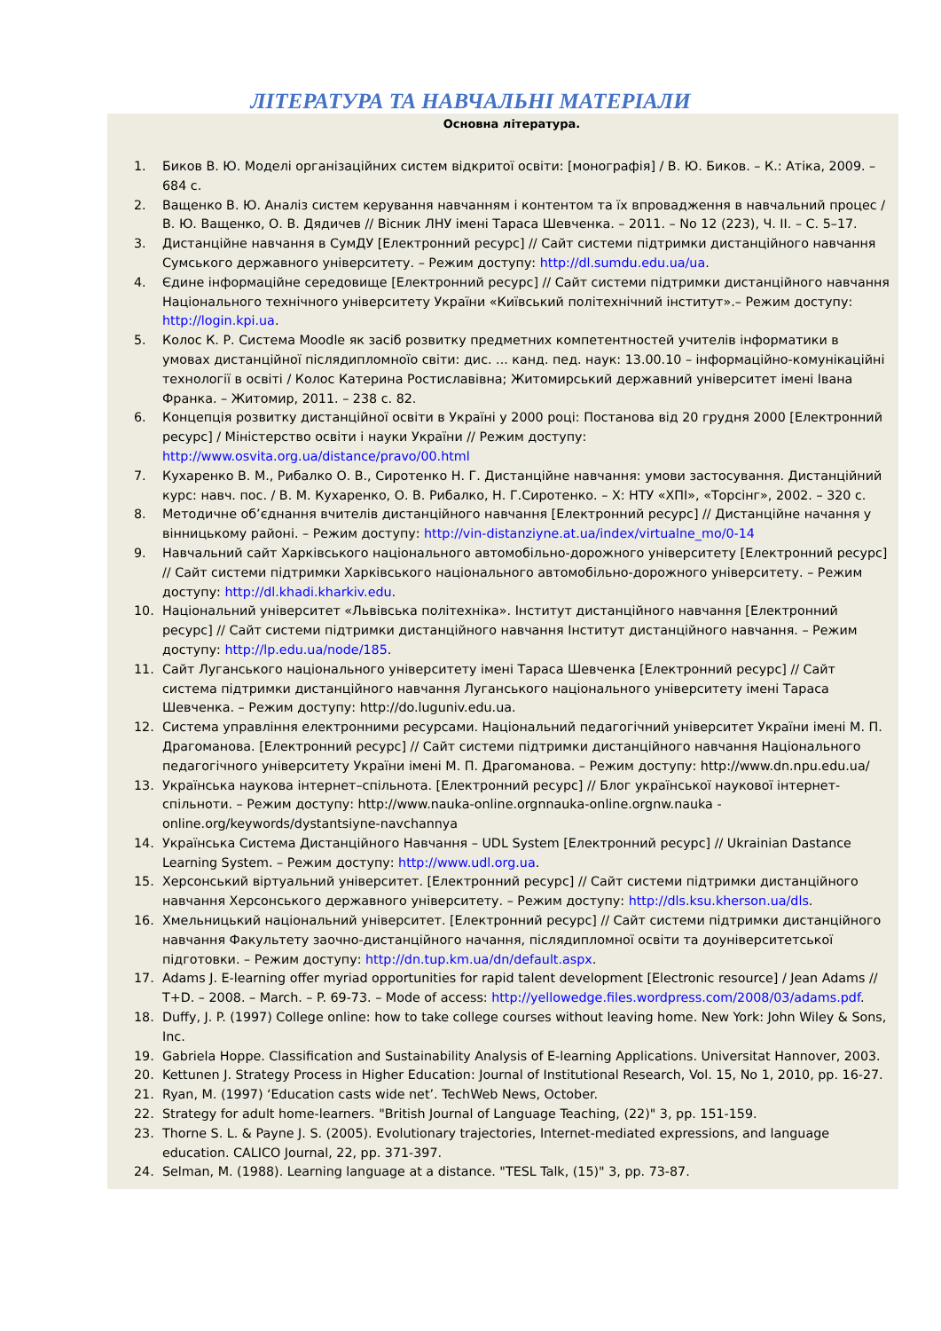ЛІТЕРАТУРА ТА НАВЧАЛЬНІ МАТЕРІАЛИ
Основна література.
1. Биков В. Ю. Моделі організаційних систем відкритої освіти: [монографія] / В. Ю. Биков. – К.: Атіка, 2009. – 684 с.
2. Ващенко В. Ю. Аналіз систем керування навчанням і контентом та їх впровадження в навчальний процес / В. Ю. Ващенко, О. В. Дядичев // Вісник ЛНУ імені Тараса Шевченка. – 2011. – No 12 (223), Ч. II. – С. 5–17.
3. Дистанційне навчання в СумДУ [Електронний ресурс] // Сайт системи підтримки дистанційного навчання Сумського державного університету. – Режим доступу: http://dl.sumdu.edu.ua/ua.
4. Єдине інформаційне середовище [Електронний ресурс] // Сайт системи підтримки дистанційного навчання Національного технічного університету України «Київський політехнічний інститут».– Режим доступу: http://login.kpi.ua.
5. Колос К. Р. Система Moodle як засіб розвитку предметних компетентностей учителів інформатики в умовах дистанційної післядипломноїо світи: дис. ... канд. пед. наук: 13.00.10 – інформаційно-комунікаційні технології в освіті / Колос Катерина Ростиславівна; Житомирський державний університет імені Івана Франка. – Житомир, 2011. – 238 с. 82.
6. Концепція розвитку дистанційної освіти в Україні у 2000 році: Постанова від 20 грудня 2000 [Електронний ресурс] / Міністерство освіти і науки України // Режим доступу: http://www.osvita.org.ua/distance/pravo/00.html
7. Кухаренко В. М., Рибалко О. В., Сиротенко Н. Г. Дистанційне навчання: умови застосування. Дистанційний курс: навч. пос. / В. М. Кухаренко, О. В. Рибалко, Н. Г.Сиротенко. – Х: НТУ «ХПІ», «Торсінг», 2002. – 320 с.
8. Методичне об’єднання вчителів дистанційного навчання [Електронний ресурс] // Дистанційне начання у вінницькому районі. – Режим доступу: http://vin-distanziyne.at.ua/index/virtualne_mo/0-14
9. Навчальний сайт Харківського національного автомобільно-дорожного університету [Електронний ресурс] // Сайт системи підтримки Харківського національного автомобільно-дорожного університету. – Режим доступу: http://dl.khadi.kharkiv.edu.
10. Національний університет «Львівська політехніка». Інститут дистанційного навчання [Електронний ресурс] // Сайт системи підтримки дистанційного навчання Інститут дистанційного навчання. – Режим доступу: http://lp.edu.ua/node/185.
11. Сайт Луганського національного університету імені Тараса Шевченка [Електронний ресурс] // Сайт система підтримки дистанційного навчання Луганського національного університету імені Тараса Шевченка. – Режим доступу: http://do.luguniv.edu.ua.
12. Система управління електронними ресурсами. Національний педагогічний університет України імені М. П. Драгоманова. [Електронний ресурс] // Сайт системи підтримки дистанційного навчання Національного педагогічного університету України імені М. П. Драгоманова. – Режим доступу: http://www.dn.npu.edu.ua/
13. Українська наукова інтернет–спільнота. [Електронний ресурс] // Блог української наукової інтернет-спільноти. – Режим доступу: http://www.nauka-online.orgnnauka-online.orgnw.nauka -online.org/keywords/dystantsiyne-navchannya
14. Українська Система Дистанційного Навчання – UDL System [Електронний ресурс] // Ukrainian Dastance Learning System. – Режим доступу: http://www.udl.org.ua.
15. Херсонський віртуальний університет. [Електронний ресурс] // Сайт системи підтримки дистанційного навчання Херсонського державного університету. – Режим доступу: http://dls.ksu.kherson.ua/dls.
16. Хмельницький національний університет. [Електронний ресурс] // Сайт системи підтримки дистанційного навчання Факультету заочно-дистанційного начання, післядипломної освіти та доуніверситетської підготовки. – Режим доступу: http://dn.tup.km.ua/dn/default.aspx.
17. Adams J. E-learning offer myriad opportunities for rapid talent development [Electronic resource] / Jean Adams // T+D. – 2008. – March. – P. 69-73. – Mode of access: http://yellowedge.files.wordpress.com/2008/03/adams.pdf.
18. Duffy, J. P. (1997) College online: how to take college courses without leaving home. New York: John Wiley & Sons, Inc.
19. Gabriela Hoppe. Classification and Sustainability Analysis of E-learning Applications. Universitat Hannover, 2003.
20. Kettunen J. Strategy Process in Higher Education: Journal of Institutional Research, Vol. 15, No 1, 2010, pp. 16-27.
21. Ryan, M. (1997) ‘Education casts wide net’. TechWeb News, October.
22. Strategy for adult home-learners. "British Journal of Language Teaching, (22)" 3, pp. 151-159.
23. Thorne S. L. & Payne J. S. (2005). Evolutionary trajectories, Internet-mediated expressions, and language education. CALICO Journal, 22, pp. 371-397.
24. Selman, M. (1988). Learning language at a distance. "TESL Talk, (15)" 3, pp. 73-87.